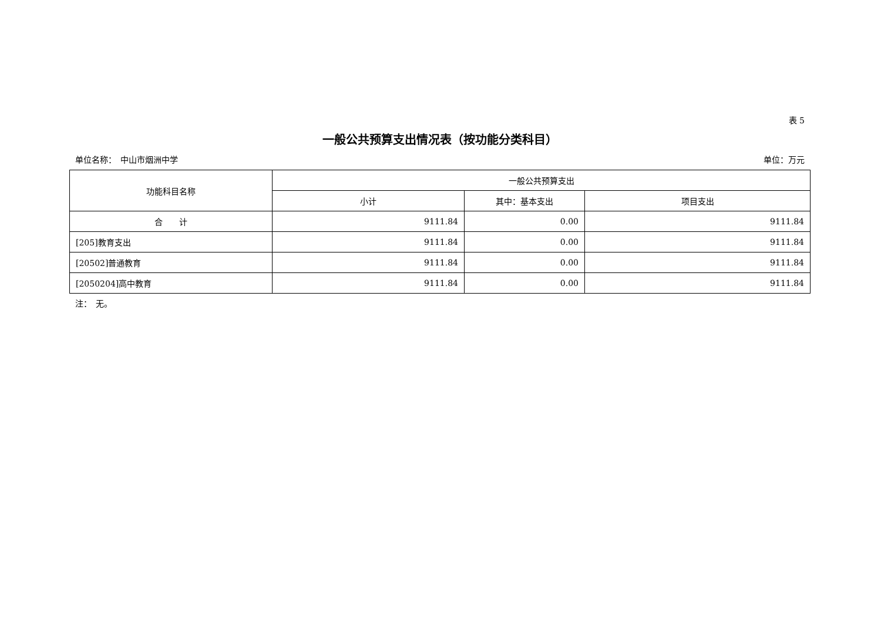表 5
一般公共预算支出情况表（按功能分类科目）
单位名称：　中山市烟洲中学 单位：万元
| 功能科目名称 | 一般公共预算支出 | | |
| --- | --- | --- | --- |
| | 小计 | 其中：基本支出 | 项目支出 |
| 合 计 | 9111.84 | 0.00 | 9111.84 |
| [205]教育支出 | 9111.84 | 0.00 | 9111.84 |
| [20502]普通教育 | 9111.84 | 0.00 | 9111.84 |
| [2050204]高中教育 | 9111.84 | 0.00 | 9111.84 |
注：　无。